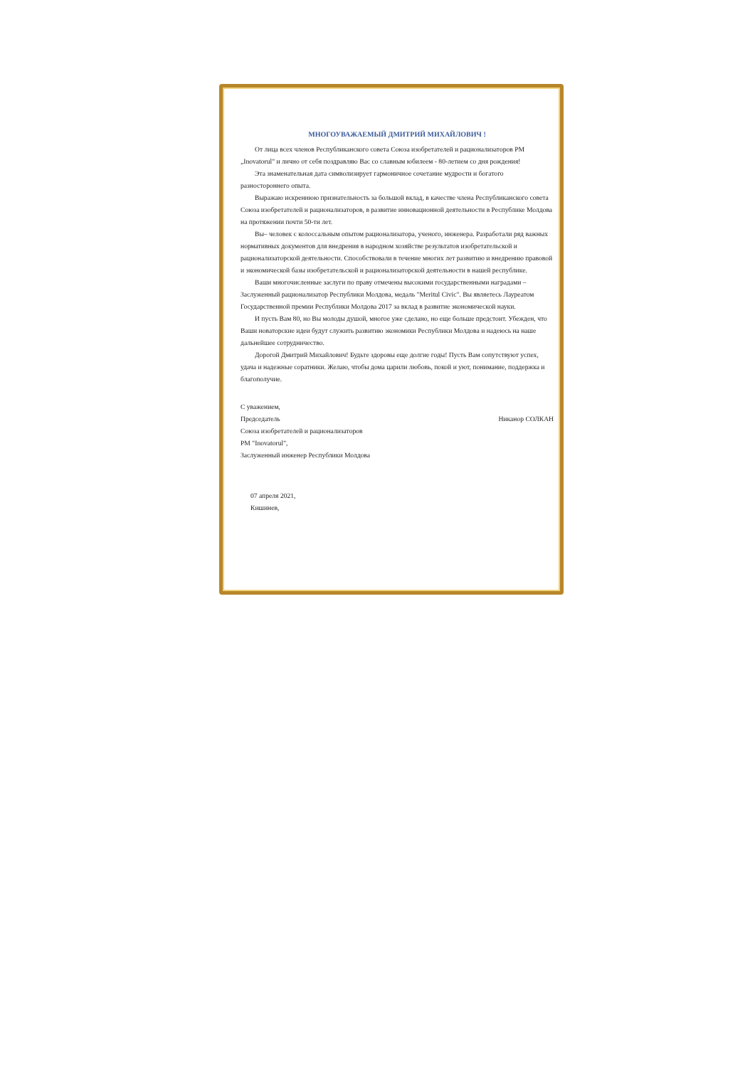МНОГОУВАЖАЕМЫЙ ДМИТРИЙ МИХАЙЛОВИЧ !
От лица всех членов Республиканского совета Союза изобретателей и рационализаторов РМ „Inovatorul" и лично от себя поздравляю Вас со славным юбилеем - 80-летием со дня рождения!
Эта знаменательная дата символизирует гармоничное сочетание мудрости и богатого разностороннего опыта.
Выражаю искреннюю признательность за большой вклад, в качестве члена Республиканского совета Союза изобретателей и рационализаторов, в развитие инновационной деятельности в Республике Молдова на протяжении почти 50-ти лет.
Вы– человек с колоссальным опытом рационализатора, ученого, инженера. Разработали ряд важных нормативных документов для внедрения в народном хозяйстве результатов изобретательской и рационализаторской деятельности. Способствовали в течение многих лет развитию и внедрению правовой и экономической базы изобретательской и рационализаторской деятельности в нашей республике.
Ваши многочисленные заслуги по праву отмечены высокими государственными наградами – Заслуженный рационализатор Республики Молдова, медаль "Meritul Civic". Вы являетесь Лауреатом Государственной премии Республики Молдова 2017 за вклад в развитие экономической науки.
И пусть Вам 80, но Вы молоды душой, многое уже сделано, но еще больше предстоит. Убежден, что Ваши новаторские идеи будут служить развитию экономики Республики Молдова и надеюсь на наше дальнейшее сотрудничество.
Дорогой Дмитрий Михайлович! Будьте здоровы еще долгие годы! Пусть Вам сопутствуют успех, удача и надежные соратники. Желаю, чтобы дома царили любовь, покой и уют, понимание, поддержка и благополучие.
С уважением,
Председатель
Союза изобретателей и рационализаторов
РМ "Inovatorul",
Заслуженный инженер Республики Молдова
Никанор СОЛКАН
07 апреля 2021,
Кишинев,